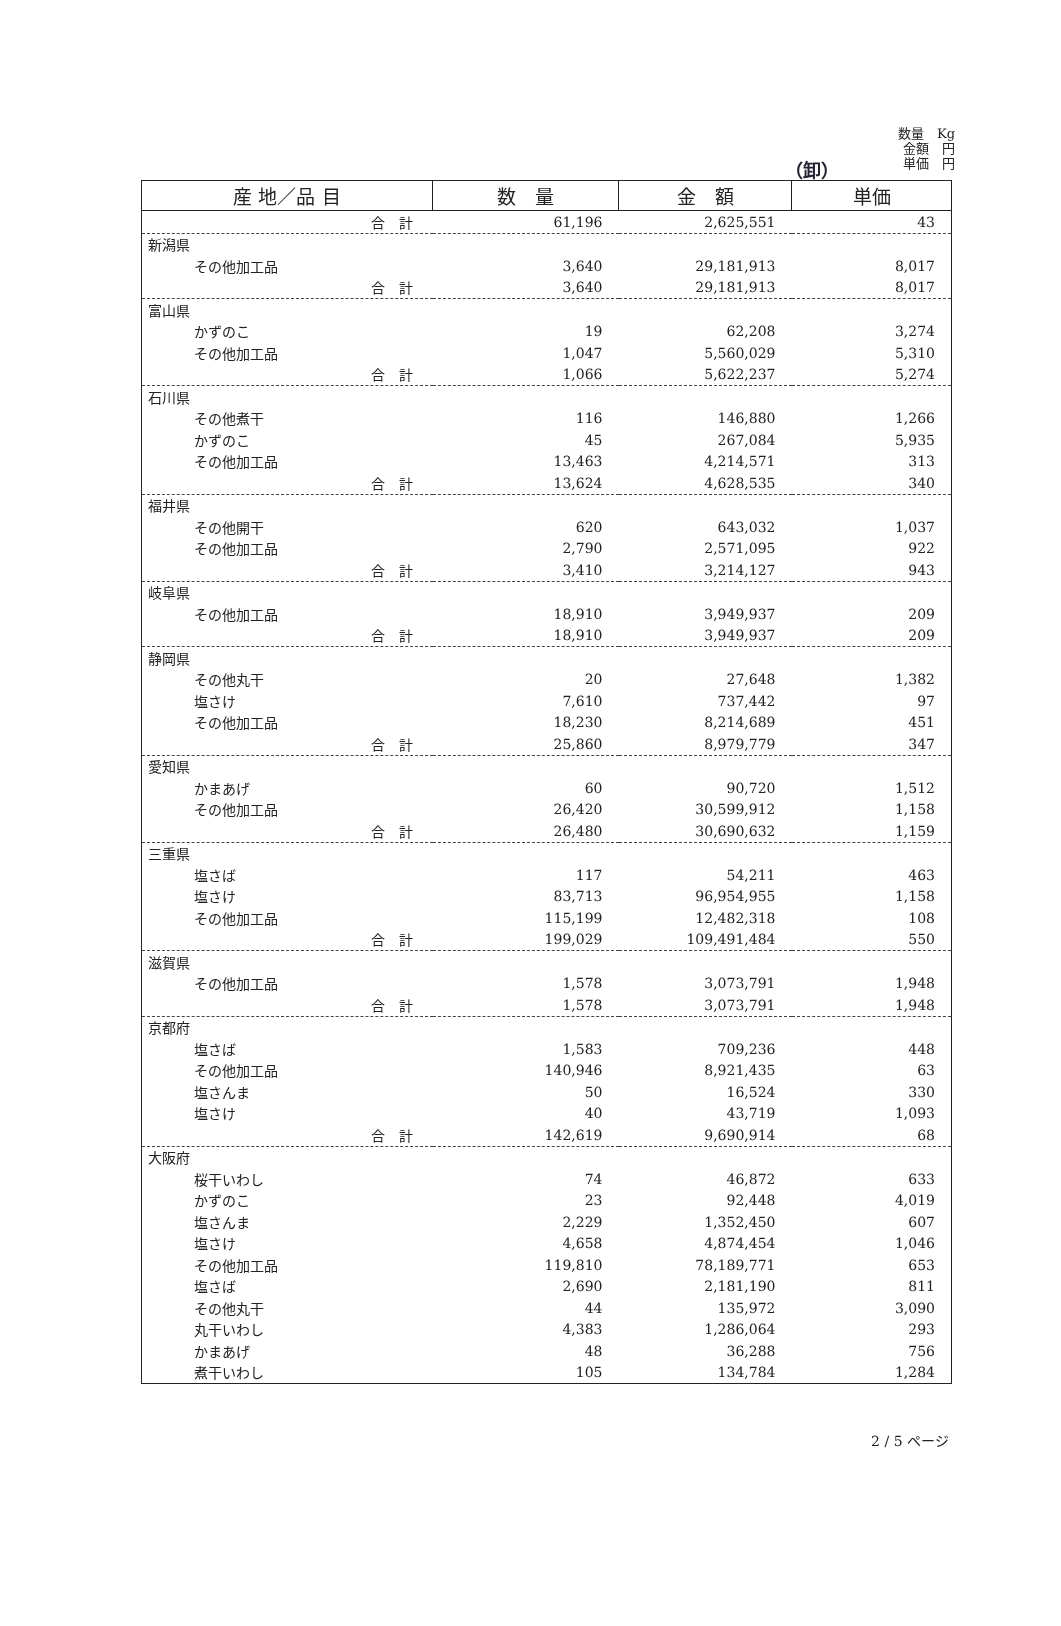数量　Kg
金額　円
単価　円
（卸）
| 産 地／品 目 | 数 量 | 金 額 | 単価 |
| --- | --- | --- | --- |
| 合 計 | 61,196 | 2,625,551 | 43 |
| 新潟県 | | | |
| その他加工品 | 3,640 | 29,181,913 | 8,017 |
| 合 計 | 3,640 | 29,181,913 | 8,017 |
| 富山県 | | | |
| かずのこ | 19 | 62,208 | 3,274 |
| その他加工品 | 1,047 | 5,560,029 | 5,310 |
| 合 計 | 1,066 | 5,622,237 | 5,274 |
| 石川県 | | | |
| その他煮干 | 116 | 146,880 | 1,266 |
| かずのこ | 45 | 267,084 | 5,935 |
| その他加工品 | 13,463 | 4,214,571 | 313 |
| 合 計 | 13,624 | 4,628,535 | 340 |
| 福井県 | | | |
| その他開干 | 620 | 643,032 | 1,037 |
| その他加工品 | 2,790 | 2,571,095 | 922 |
| 合 計 | 3,410 | 3,214,127 | 943 |
| 岐阜県 | | | |
| その他加工品 | 18,910 | 3,949,937 | 209 |
| 合 計 | 18,910 | 3,949,937 | 209 |
| 静岡県 | | | |
| その他丸干 | 20 | 27,648 | 1,382 |
| 塩さけ | 7,610 | 737,442 | 97 |
| その他加工品 | 18,230 | 8,214,689 | 451 |
| 合 計 | 25,860 | 8,979,779 | 347 |
| 愛知県 | | | |
| かまあげ | 60 | 90,720 | 1,512 |
| その他加工品 | 26,420 | 30,599,912 | 1,158 |
| 合 計 | 26,480 | 30,690,632 | 1,159 |
| 三重県 | | | |
| 塩さば | 117 | 54,211 | 463 |
| 塩さけ | 83,713 | 96,954,955 | 1,158 |
| その他加工品 | 115,199 | 12,482,318 | 108 |
| 合 計 | 199,029 | 109,491,484 | 550 |
| 滋賀県 | | | |
| その他加工品 | 1,578 | 3,073,791 | 1,948 |
| 合 計 | 1,578 | 3,073,791 | 1,948 |
| 京都府 | | | |
| 塩さば | 1,583 | 709,236 | 448 |
| その他加工品 | 140,946 | 8,921,435 | 63 |
| 塩さんま | 50 | 16,524 | 330 |
| 塩さけ | 40 | 43,719 | 1,093 |
| 合 計 | 142,619 | 9,690,914 | 68 |
| 大阪府 | | | |
| 桜干いわし | 74 | 46,872 | 633 |
| かずのこ | 23 | 92,448 | 4,019 |
| 塩さんま | 2,229 | 1,352,450 | 607 |
| 塩さけ | 4,658 | 4,874,454 | 1,046 |
| その他加工品 | 119,810 | 78,189,771 | 653 |
| 塩さば | 2,690 | 2,181,190 | 811 |
| その他丸干 | 44 | 135,972 | 3,090 |
| 丸干いわし | 4,383 | 1,286,064 | 293 |
| かまあげ | 48 | 36,288 | 756 |
| 煮干いわし | 105 | 134,784 | 1,284 |
2 / 5 ページ